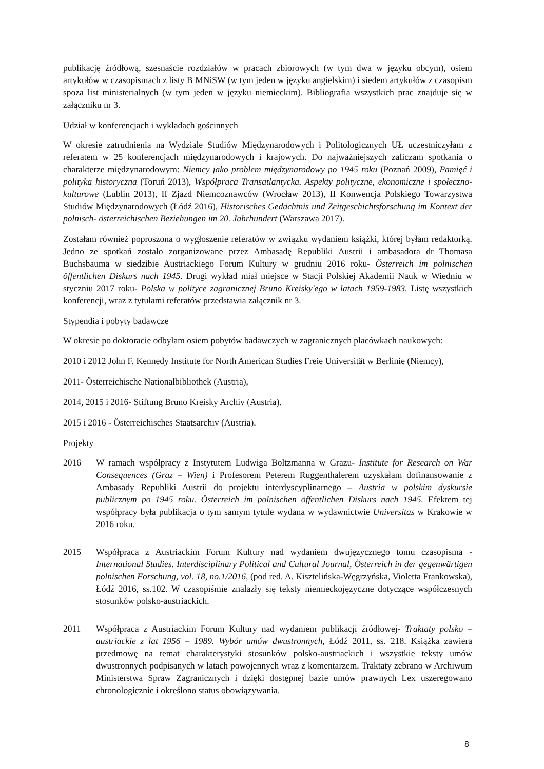publikację źródłową, szesnaście rozdziałów w pracach zbiorowych (w tym dwa w języku obcym), osiem artykułów w czasopismach z listy B MNiSW (w tym jeden w języku angielskim) i siedem artykułów z czasopism spoza list ministerialnych (w tym jeden w języku niemieckim). Bibliografia wszystkich prac znajduje się w załączniku nr 3.
Udział w konferencjach i wykładach gościnnych
W okresie zatrudnienia na Wydziale Studiów Międzynarodowych i Politologicznych UŁ uczestniczyłam z referatem w 25 konferencjach międzynarodowych i krajowych. Do najważniejszych zaliczam spotkania o charakterze międzynarodowym: Niemcy jako problem międzynarodowy po 1945 roku (Poznań 2009), Pamięć i polityka historyczna (Toruń 2013), Współpraca Transatlantycka. Aspekty polityczne, ekonomiczne i społeczno-kulturowe (Lublin 2013), II Zjazd Niemcoznawców (Wrocław 2013), II Konwencja Polskiego Towarzystwa Studiów Międzynarodowych (Łódź 2016), Historisches Gedächtnis und Zeitgeschichtsforschung im Kontext der polnisch- österreichischen Beziehungen im 20. Jahrhundert (Warszawa 2017).
Zostałam również poproszona o wygłoszenie referatów w związku wydaniem książki, której byłam redaktorką. Jedno ze spotkań zostało zorganizowane przez Ambasadę Republiki Austrii i ambasadora dr Thomasa Buchsbauma w siedzibie Austriackiego Forum Kultury w grudniu 2016 roku- Österreich im polnischen öffentlichen Diskurs nach 1945. Drugi wykład miał miejsce w Stacji Polskiej Akademii Nauk w Wiedniu w styczniu 2017 roku- Polska w polityce zagranicznej Bruno Kreisky'ego w latach 1959-1983. Listę wszystkich konferencji, wraz z tytułami referatów przedstawia załącznik nr 3.
Stypendia i pobyty badawcze
W okresie po doktoracie odbyłam osiem pobytów badawczych w zagranicznych placówkach naukowych:
2010 i 2012 John F. Kennedy Institute for North American Studies Freie Universität w Berlinie (Niemcy),
2011- Österreichische Nationalbibliothek (Austria),
2014, 2015 i 2016- Stiftung Bruno Kreisky Archiv (Austria).
2015 i 2016 - Österreichisches Staatsarchiv (Austria).
Projekty
2016 W ramach współpracy z Instytutem Ludwiga Boltzmanna w Grazu- Institute for Research on War Consequences (Graz – Wien) i Profesorem Peterem Ruggenthalerem uzyskałam dofinansowanie z Ambasady Republiki Austrii do projektu interdyscyplinarnego – Austria w polskim dyskursie publicznym po 1945 roku. Österreich im polnischen öffentlichen Diskurs nach 1945. Efektem tej współpracy była publikacja o tym samym tytule wydana w wydawnictwie Universitas w Krakowie w 2016 roku.
2015 Współpraca z Austriackim Forum Kultury nad wydaniem dwujęzycznego tomu czasopisma - International Studies. Interdisciplinary Political and Cultural Journal, Österreich in der gegenwärtigen polnischen Forschung, vol. 18, no.1/2016, (pod red. A. Kisztelińska-Węgrzyńska, Violetta Frankowska), Łódź 2016, ss.102. W czasopiśmie znalazły się teksty niemieckojęzyczne dotyczące współczesnych stosunków polsko-austriackich.
2011 Współpraca z Austriackim Forum Kultury nad wydaniem publikacji źródłowej- Traktaty polsko – austriackie z lat 1956 – 1989. Wybór umów dwustronnych, Łódź 2011, ss. 218. Książka zawiera przedmowę na temat charakterystyki stosunków polsko-austriackich i wszystkie teksty umów dwustronnych podpisanych w latach powojennych wraz z komentarzem. Traktaty zebrano w Archiwum Ministerstwa Spraw Zagranicznych i dzięki dostępnej bazie umów prawnych Lex uszeregowano chronologicznie i określono status obowiązywania.
8